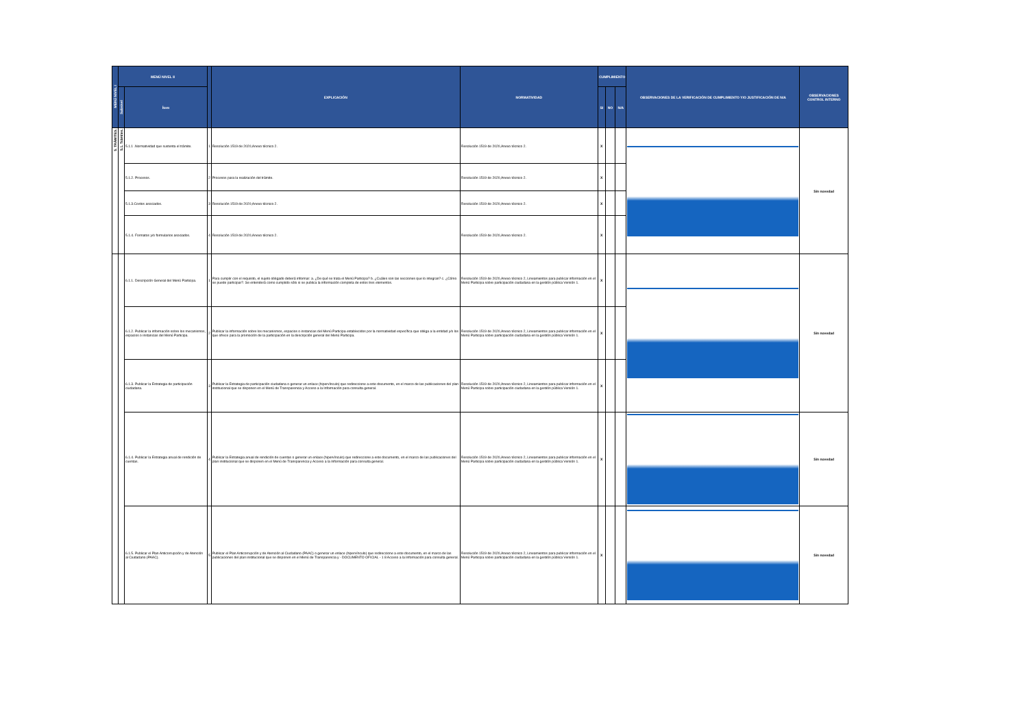| MENÚ NIVEL I | MENÚ NIVEL II | | | EXPLICACIÓN | NORMATIVIDAD | CUMPLIMIENTO | | | OBSERVACIONES DE LA VERIFICACIÓN DE CUMPLIMIENTO Y/O JUSTIFICACIÓN DE N/A | OBSERVACIONES CONTROL INTERNO |
| --- | --- | --- | --- | --- | --- | --- | --- | --- | --- | --- |
| | Subnivel | Ítem | | | | SI | NO | N/A | | |
| 5. TRÁMITES. | 5.1. Trámites. | 5.1.1 .Normatividad que sustenta el trámite. | 1 | Resolución 1519 de 2020,Anexo técnico 2. | Resolución 1519 de 2020,Anexo técnico 2. | X | | | | Sin novedad |
| | | 5.1.2. Procesos. | 2 | Procesos para la realización del trámite. | Resolución 1519 de 2020,Anexo técnico 2. | X | | | | |
| | | 5.1.3.Costos asociados. | 3 | Resolución 1519 de 2020,Anexo técnico 2. | Resolución 1519 de 2020,Anexo técnico 2. | X | | | | |
| | | 5.1.4. Formatos y/o formularios asociados. | 4 | Resolución 1519 de 2020,Anexo técnico 2. | Resolución 1519 de 2020,Anexo técnico 2. | X | | | | |
| | | 6.1.1. Descripción General del Menú Participa. | 1 | Para cumplir con el requisito, el sujeto obligado deberá informar: a. ¿De qué se trata el Menú Participa? b. ¿Cuáles son las secciones que lo integran? c. ¿Cómo se puede participar?. Se entenderá como cumplido sólo si se publica la información completa de estos tres elementos. | Resolución 1519 de 2020,Anexo técnico 2, Lineamientos para publicar información en el Menú Participa sobre participación ciudadana en la gestión pública Versión 1. | X | | | | Sin novedad |
| | | 6.1.2. Publicar la información sobre los mecanismos, espacios o instancias del Menú Participa. | 2 | Publicar la información sobre los mecanismos, espacios o instancias del Menú Participa establecidos por la normatividad específica que obliga a la entidad y/o los que ofrece para la promoción de la participación en la descripción general del Menú Participa. | Resolución 1519 de 2020,Anexo técnico 2, Lineamientos para publicar información en el Menú Participa sobre participación ciudadana en la gestión pública Versión 1. | X | | | | |
| | | 6.1.3. Publicar la Estrategia de participación ciudadana. | 3 | Publicar la Estrategia de participación ciudadana o generar un enlace (hipervínculo) que redireccione a este documento, en el marco de las publicaciones del plan institucional que se disponen en el Menú de Transparencia y Acceso a la Información para consulta general. | Resolución 1519 de 2020,Anexo técnico 2, Lineamientos para publicar información en el Menú Participa sobre participación ciudadana en la gestión pública Versión 1. | X | | | | |
| | | 6.1.4. Publicar la Estrategia anual de rendición de cuentas. | 4 | Publicar la Estrategia anual de rendición de cuentas o generar un enlace (hipervínculo) que redireccione a este documento, en el marco de las publicaciones del plan institucional que se disponen en el Menú de Transparencia y Acceso a la Información para consulta general. | Resolución 1519 de 2020,Anexo técnico 2, Lineamientos para publicar información en el Menú Participa sobre participación ciudadana en la gestión pública Versión 1. | X | | | | Sin novedad |
| | | 6.1.5. Publicar el Plan Anticorrupción y de Atención al Ciudadano (PAAC). | 5 | Publicar el Plan Anticorrupción y de Atención al Ciudadano (PAAC) o generar un enlace (hipervínculo) que redireccione a este documento, en el marco de las publicaciones del plan institucional que se disponen en el Menú de Transparencia y - DOCUMENTO OFICIAL - 1 8 Acceso a la Información para consulta general. | Resolución 1519 de 2020,Anexo técnico 2, Lineamientos para publicar información en el Menú Participa sobre participación ciudadana en la gestión pública Versión 1. | X | | | | Sin novedad |